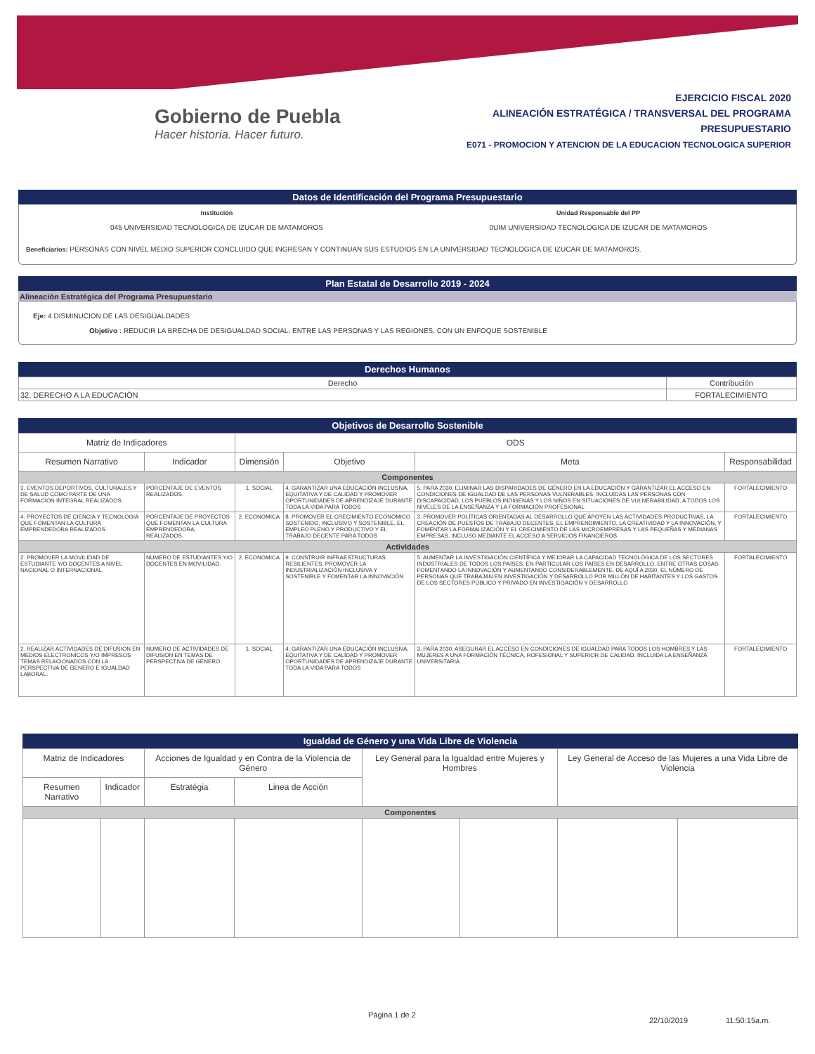Gobierno de Puebla
Hacer historia. Hacer futuro.
EJERCICIO FISCAL 2020
ALINEACIÓN ESTRATÉGICA / TRANSVERSAL DEL PROGRAMA
PRESUPUESTARIO
E071 - PROMOCION Y ATENCION DE LA EDUCACION TECNOLOGICA SUPERIOR
Datos de Identificación del Programa Presupuestario
Institución
045 UNIVERSIDAD TECNOLOGICA DE IZUCAR DE MATAMOROS
Unidad Responsable del PP
0UIM UNIVERSIDAD TECNOLOGICA DE IZUCAR DE MATAMOROS
Beneficiarios: PERSONAS CON NIVEL MEDIO SUPERIOR CONCLUIDO QUE INGRESAN Y CONTINUAN SUS ESTUDIOS EN LA UNIVERSIDAD TECNOLOGICA DE IZUCAR DE MATAMOROS.
Plan Estatal de Desarrollo 2019 - 2024
Alineación Estratégica del Programa Presupuestario
Eje: 4 DISMINUCION DE LAS DESIGUALDADES
Objetivo : REDUCIR LA BRECHA DE DESIGUALDAD SOCIAL, ENTRE LAS PERSONAS Y LAS REGIONES, CON UN ENFOQUE SOSTENIBLE
Derechos Humanos
| Derecho | Contribución |
| 32. DERECHO A LA EDUCACIÓN | FORTALECIMIENTO |
Objetivos de Desarrollo Sostenible
| Matriz de Indicadores | | ODS | | | |
| --- | --- | --- | --- | --- | --- |
| Resumen Narrativo | Indicador | Dimensión | Objetivo | Meta | Responsabilidad |
| Componentes | | | | | |
| 3. EVENTOS DEPORTIVOS, CULTURALES Y DE SALUD COMO PARTE DE UNA FORMACION INTEGRAL REALIZADOS. | PORCENTAJE DE EVENTOS REALIZADOS. | 1. SOCIAL | 4. GARANTIZAR UNA EDUCACIÓN INCLUSIVA, EQUITATIVA Y DE CALIDAD Y PROMOVER OPORTUNIDADES DE APRENDIZAJE DURANTE TODA LA VIDA PARA TODOS | 5. PARA 2030, ELIMINAR LAS DISPARIDADES DE GÉNERO EN LA EDUCACIÓN Y GARANTIZAR EL ACCESO EN CONDICIONES DE IGUALDAD DE LAS PERSONAS VULNERABLES, INCLUIDAS LAS PERSONAS CON DISCAPACIDAD, LOS PUEBLOS INDÍGENAS Y LOS NIÑOS EN SITUACIONES DE VULNERABILIDAD, A TODOS LOS NIVELES DE LA ENSEÑANZA Y LA FORMACIÓN PROFESIONAL | FORTALECIMIENTO |
| 4. PROYECTOS DE CIENCIA Y TECNOLOGIA QUE FOMENTAN LA CULTURA EMPRENDEDORA REALIZADOS. | PORCENTAJE DE PROYECTOS QUE FOMENTAN LA CULTURA EMPRENDEDORA, REALIZADOS. | 2. ECONOMICA | 8. PROMOVER EL CRECIMIENTO ECONÓMICO SOSTENIDO, INCLUSIVO Y SOSTENIBLE, EL EMPLEO PLENO Y PRODUCTIVO Y EL TRABAJO DECENTE PARA TODOS | 3. PROMOVER POLÍTICAS ORIENTADAS AL DESARROLLO QUE APOYEN LAS ACTIVIDADES PRODUCTIVAS, LA CREACIÓN DE PUESTOS DE TRABAJO DECENTES, EL EMPRENDIMIENTO, LA CREATIVIDAD Y LA INNOVACIÓN, Y FOMENTAR LA FORMALIZACIÓN Y EL CRECIMIENTO DE LAS MICROEMPRESAS Y LAS PEQUEÑAS Y MEDIANAS EMPRESAS, INCLUSO MEDIANTE EL ACCESO A SERVICIOS FINANCIEROS | FORTALECIMIENTO |
| Actividades | | | | | |
| 2. PROMOVER LA MOVILIDAD DE ESTUDIANTE Y/O DOCENTES A NIVEL NACIONAL O INTERNACIONAL. | NUMERO DE ESTUDIANTES Y/O DOCENTES EN MOVILIDAD. | 2. ECONOMICA | 9. CONSTRUIR INFRAESTRUCTURAS RESILIENTES, PROMOVER LA INDUSTRIALIZACIÓN INCLUSIVA Y SOSTENIBLE Y FOMENTAR LA INNOVACIÓN | 5. AUMENTAR LA INVESTIGACIÓN CIENTÍFICA Y MEJORAR LA CAPACIDAD TECNOLÓGICA DE LOS SECTORES INDUSTRIALES DE TODOS LOS PAÍSES, EN PARTICULAR LOS PAÍSES EN DESARROLLO, ENTRE OTRAS COSAS FOMENTANDO LA INNOVACIÓN Y AUMENTANDO CONSIDERABLEMENTE, DE AQUÍ A 2030, EL NÚMERO DE PERSONAS QUE TRABAJAN EN INVESTIGACIÓN Y DESARROLLO POR MILLÓN DE HABITANTES Y LOS GASTOS DE LOS SECTORES PÚBLICO Y PRIVADO EN INVESTIGACIÓN Y DESARROLLO | FORTALECIMIENTO |
| 2. REALIZAR ACTIVIDADES DE DIFUSION EN MEDIOS ELECTRONICOS Y/O IMPRESOS TEMAS RELACIONADOS CON LA PERSPECTIVA DE GENERO E IGUALDAD LABORAL. | NUMERO DE ACTIVIDADES DE DIFUSION EN TEMAS DE PERSPECTIVA DE GENERO. | 1. SOCIAL | 4. GARANTIZAR UNA EDUCACIÓN INCLUSIVA, EQUITATIVA Y DE CALIDAD Y PROMOVER OPORTUNIDADES DE APRENDIZAJE DURANTE TODA LA VIDA PARA TODOS | 3. PARA 2030, ASEGURAR EL ACCESO EN CONDICIONES DE IGUALDAD PARA TODOS LOS HOMBRES Y LAS MUJERES A UNA FORMACIÓN TÉCNICA, ROFESIONAL Y SUPERIOR DE CALIDAD, INCLUIDA LA ENSEÑANZA UNIVERSITARIA | FORTALECIMIENTO |
Igualdad de Género y una Vida Libre de Violencia
| Matriz de Indicadores | | Acciones de Igualdad y en Contra de la Violencia de Género | | Ley General para la Igualdad entre Mujeres y Hombres | | Ley General de Acceso de las Mujeres a una Vida Libre de Violencia | |
| --- | --- | --- | --- | --- | --- | --- | --- |
| Resumen Narrativo | Indicador | Estratégia | Linea de Acción | | | | |
| Componentes | | | | | | | |
Página 1 de 2
22/10/2019 11:50:15a.m.